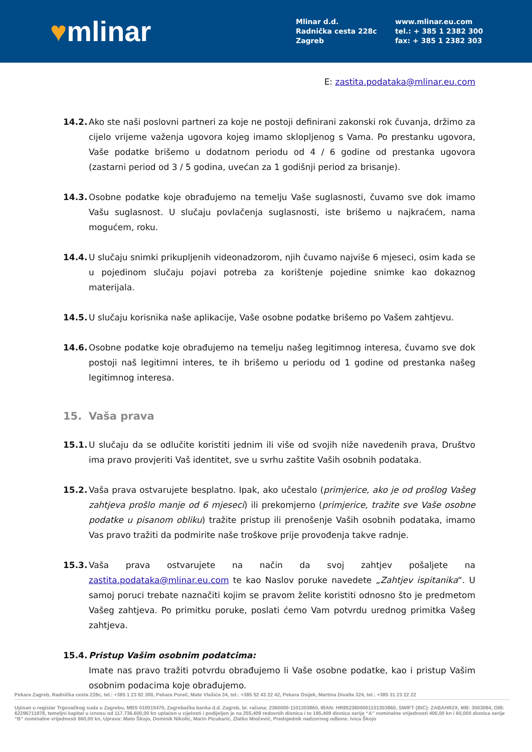♥mlinar
Mlinar d.d.
Radnička cesta 228c
Zagreb
www.mlinar.eu.com
tel.: + 385 1 2382 300
fax: + 385 1 2382 303
E: zastita.podataka@mlinar.eu.com
14.2. Ako ste naši poslovni partneri za koje ne postoji definirani zakonski rok čuvanja, držimo za cijelo vrijeme važenja ugovora kojeg imamo sklopljenog s Vama. Po prestanku ugovora, Vaše podatke brišemo u dodatnom periodu od 4 / 6 godine od prestanka ugovora (zastarni period od 3 / 5 godina, uvećan za 1 godišnji period za brisanje).
14.3. Osobne podatke koje obrađujemo na temelju Vaše suglasnosti, čuvamo sve dok imamo Vašu suglasnost. U slučaju povlačenja suglasnosti, iste brišemo u najkraćem, nama mogućem, roku.
14.4. U slučaju snimki prikupljenih videonadzorom, njih čuvamo najviše 6 mjeseci, osim kada se u pojedinom slučaju pojavi potreba za korištenje pojedine snimke kao dokaznog materijala.
14.5. U slučaju korisnika naše aplikacije, Vaše osobne podatke brišemo po Vašem zahtjevu.
14.6. Osobne podatke koje obrađujemo na temelju našeg legitimnog interesa, čuvamo sve dok postoji naš legitimni interes, te ih brišemo u periodu od 1 godine od prestanka našeg legitimnog interesa.
15. Vaša prava
15.1. U slučaju da se odlučite koristiti jednim ili više od svojih niže navedenih prava, Društvo ima pravo provjeriti Vaš identitet, sve u svrhu zaštite Vaših osobnih podataka.
15.2. Vaša prava ostvarujete besplatno. Ipak, ako učestalo (primjerice, ako je od prošlog Vašeg zahtjeva prošlo manje od 6 mjeseci) ili prekomjerno (primjerice, tražite sve Vaše osobne podatke u pisanom obliku) tražite pristup ili prenošenje Vaših osobnih podataka, imamo Vas pravo tražiti da podmirite naše troškove prije provođenja takve radnje.
15.3. Vaša prava ostvarujete na način da svoj zahtjev pošaljete na zastita.podataka@mlinar.eu.com te kao Naslov poruke navedete „Zahtjev ispitanika“. U samoj poruci trebate naznačiti kojim se pravom želite koristiti odnosno što je predmetom Vašeg zahtjeva. Po primitku poruke, poslati ćemo Vam potvrdu urednog primitka Vašeg zahtjeva.
15.4. Pristup Vašim osobnim podatcima:
Imate nas pravo tražiti potvrdu obrađujemo li Vaše osobne podatke, kao i pristup Vašim osobnim podacima koje obrađujemo.
Pekara Zagreb, Radnička cesta 228c, tel.: +385 1 23 82 300, Pekara Poreč, Mate Vlašića 34, tel.: +385 52 43 22 42, Pekara Osijek, Martina Divalta 324, tel.: +385 31 23 22 22
Upisan u registar Trgovačkog suda u Zagrebu, MBS 010015470, Zagrebačka banka d.d. Zagreb, br. računa: 2360000-1101303860, IBAN: HR8523600001101303860, SWIFT (BIC): ZABAHR2X, MB: 3003094, OIB: 62296711978, temeljni kapital u iznosu od 117.736.600,00 kn uplaćen u cijelosti i podijeljen je na 255,409 redovnih dionica i to 195,409 dionica serije “A” nominalne vrijednosti 400,00 kn i 60,000 dionica serije “B” nominalne vrijednosti 660,00 kn, Uprava: Mato Škojo, Dominik Nikolić, Marin Picukarić, Zlatko Miočević, Predsjednik nadzornog odbora: Ivica Škojo